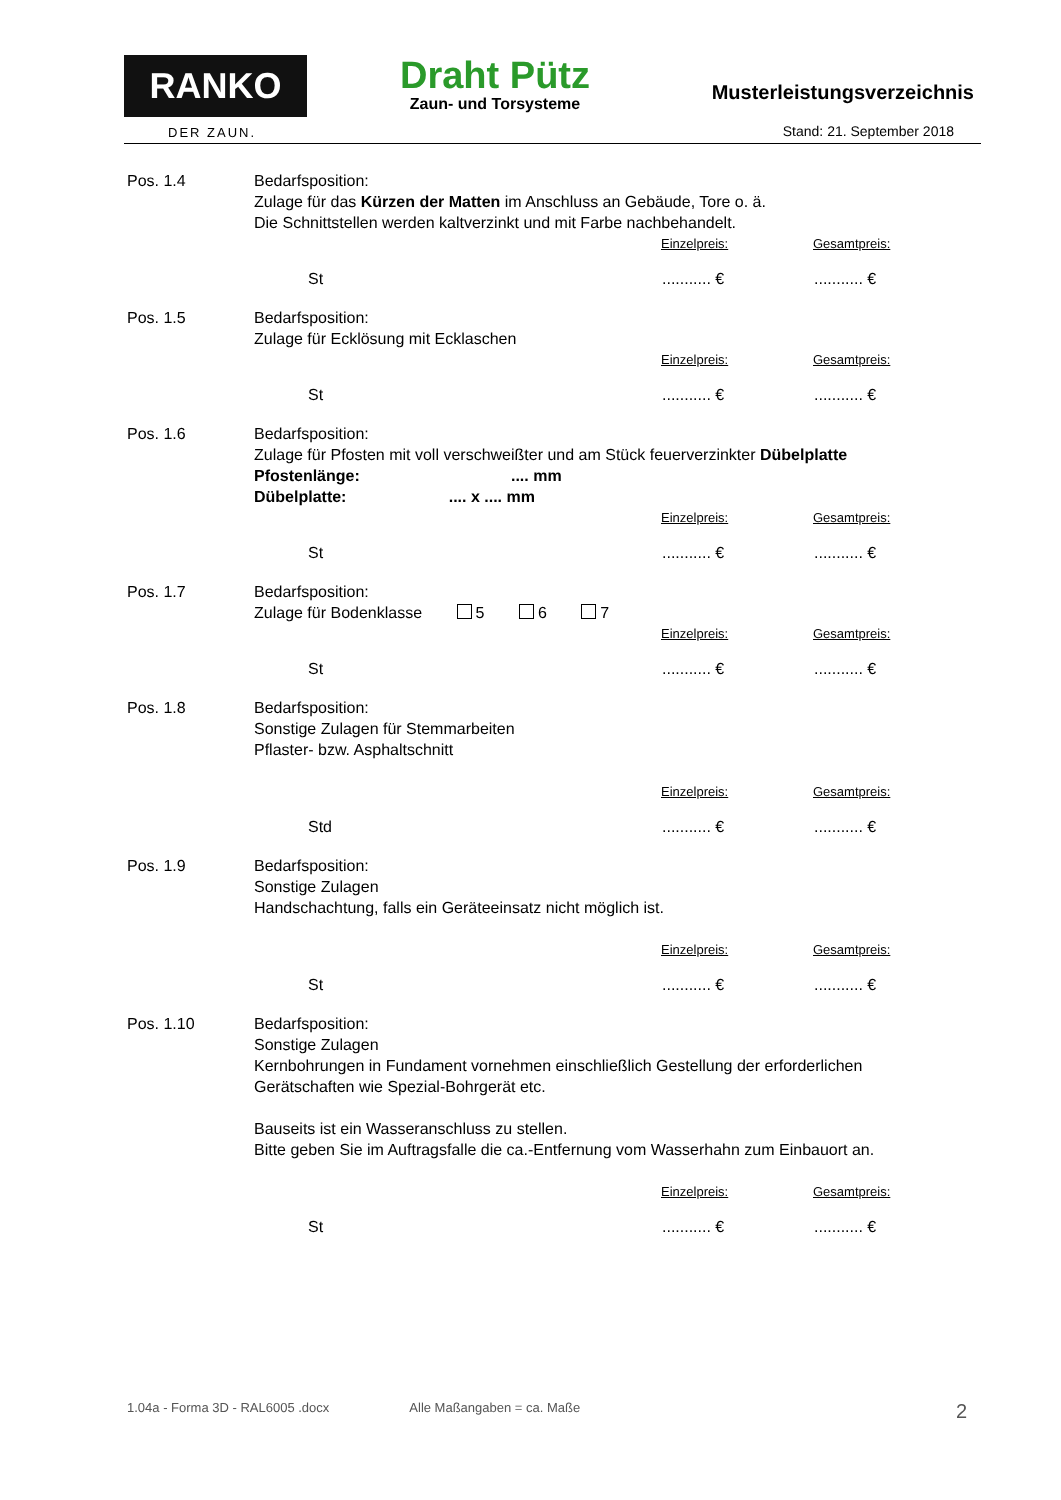RANKO
DER ZAUN.
Draht Pütz
Zaun- und Torsysteme
Musterleistungsverzeichnis
Stand: 21. September 2018
Pos. 1.4 Bedarfsposition:
Zulage für das Kürzen der Matten im Anschluss an Gebäude, Tore o. ä.
Die Schnittstellen werden kaltverzinkt und mit Farbe nachbehandelt.
Einzelpreis: Gesamtpreis:
St........... €........... €
Pos. 1.5 Bedarfsposition:
Zulage für Ecklösung mit Ecklaschen
Einzelpreis: Gesamtpreis:
St........... €........... €
Pos. 1.6 Bedarfsposition:
Zulage für Pfosten mit voll verschweißter und am Stück feuerverzinkter Dübelplatte
Pfostenlänge: .... mm
Dübelplatte: .... x .... mm
Einzelpreis: Gesamtpreis:
St........... €........... €
Pos. 1.7 Bedarfsposition:
Zulage für Bodenklasse 5 6 7
Einzelpreis: Gesamtpreis:
St........... €........... €
Pos. 1.8 Bedarfsposition:
Sonstige Zulagen für Stemmarbeiten
Pflaster- bzw. Asphaltschnitt
Einzelpreis: Gesamtpreis:
Std........... €........... €
Pos. 1.9 Bedarfsposition:
Sonstige Zulagen
Handschachtung, falls ein Geräteeinsatz nicht möglich ist.
Einzelpreis: Gesamtpreis:
St........... €........... €
Pos. 1.10 Bedarfsposition:
Sonstige Zulagen
Kernbohrungen in Fundament vornehmen einschließlich Gestellung der erforderlichen Gerätschaften wie Spezial-Bohrgerät etc.
Bauseits ist ein Wasseranschluss zu stellen.
Bitte geben Sie im Auftragsfalle die ca.-Entfernung vom Wasserhahn zum Einbauort an.
Einzelpreis: Gesamtpreis:
St........... €........... €
1.04a - Forma 3D - RAL6005 .docx Alle Maßangaben = ca. Maße 2